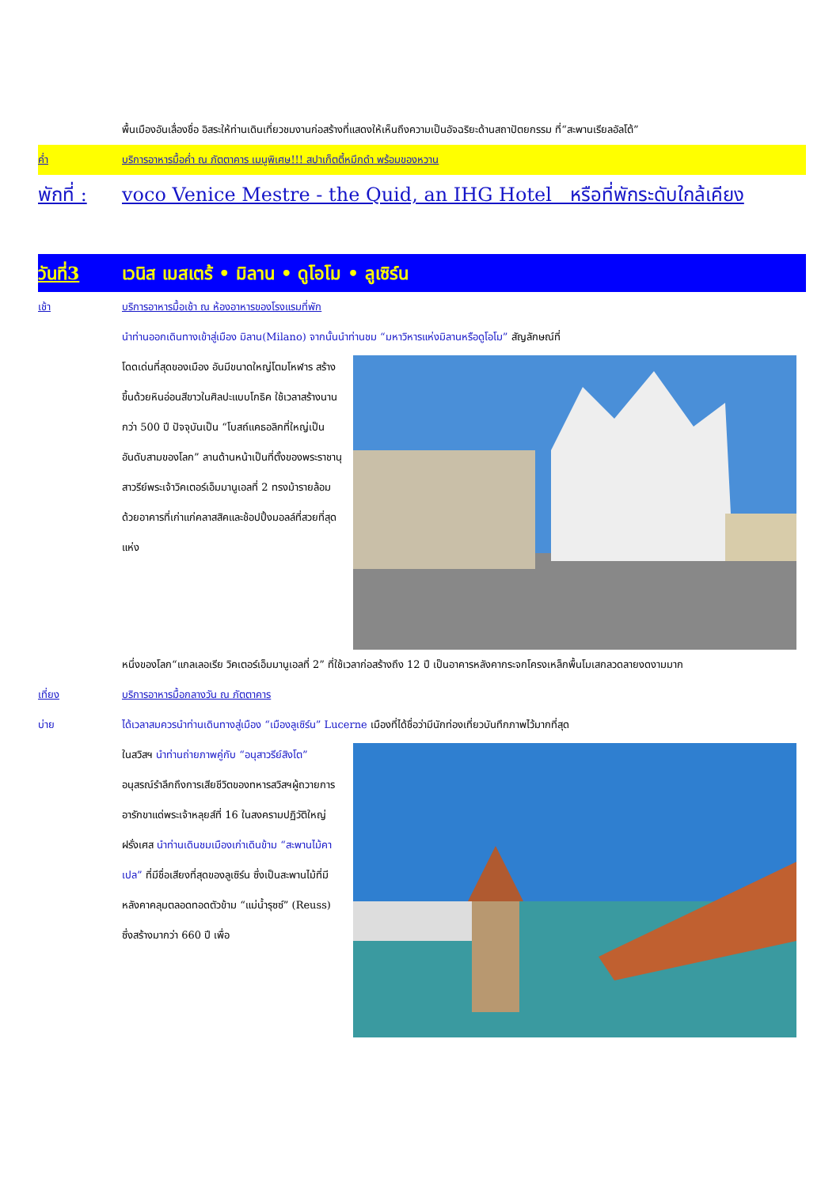พื้นเมืองอันเลื่องชื่อ อิสระให้ท่านเดินเที่ยวชมงานก่อสร้างที่แสดงให้เห็นถึงความเป็นอัจฉริยะด้านสถาปัตยกรรม ที่“สะพานเรียลอัลโต้”
ค่ำ บริการอาหารมื้อค่ำ ณ ภัตตาคาร เมนูพิเศษ!!! สปาเก็ตตี้หมึกดำ พร้อมของหวาน
พักที่ :
voco Venice Mestre - the Quid, an IHG Hotel หรือที่พักระดับใกล้เคียง
วันที่3 เวนิส เมสเตร้ • มิลาน • ดูโอโม • ลูเซิร์น
เช้า บริการอาหารมื้อเช้า ณ ห้องอาหารของโรงแรมที่พัก
นำท่านออกเดินทางเข้าสู่เมือง มิลาน(Milano) จากนั้นนำท่านชม “มหาวิหารแห่งมิลานหรือดูโอโม” สัญลักษณ์ที่
โดดเด่นที่สุดของเมือง อันมีขนาดใหญ่โตมโหฬาร สร้างขึ้นด้วยหินอ่อนสีขาวในศิลปะแบบโกธิค ใช้เวลาสร้างนานกว่า 500 ปี ปัจจุบันเป็น “โบสถ์แคธอลิกที่ใหญ่เป็นอันดับสามของโลก” ลานด้านหน้าเป็นที่ตั้งของพระราชานุสาวรีย์พระเจ้าวิคเตอร์เอ็มมานูเอลที่ 2 ทรงม้ารายล้อมด้วยอาคารที่เก่าแก่คลาสสิคและช้อปปิ้งมอลล์ที่สวยที่สุดแห่ง
หนึ่งของโลก“แกลเลอเรีย วิคเตอร์เอ็มมานูเอลที่ 2” ที่ใช้เวลาก่อสร้างถึง 12 ปี เป็นอาคารหลังคากระจกโครงเหล็กพื้นโมเสกลวดลายงดงามมาก
เที่ยง บริการอาหารมื้อกลางวัน ณ ภัตตาคาร
บ่าย ได้เวลาสมควรนำท่านเดินทางสู่เมือง “เมืองลูเซิร์น” Lucerne เมืองที่ได้ชื่อว่ามีนักท่องเที่ยวบันทึกภาพไว้มากที่สุด
ในสวิสฯ นำท่านถ่ายภาพคู่กับ “อนุสาวรีย์สิงโต” อนุสรณ์รำลึกถึงการเสียชีวิตของทหารสวิสฯผู้ถวายการอารักขาแด่พระเจ้าหลุยส์ที่ 16 ในสงครามปฏิวัติใหญ่ฝรั่งเศส นำท่านเดินชมเมืองเก่าเดินข้าม “สะพานไม้คาเปล” ที่มีชื่อเสียงที่สุดของลูเซิร์น ซึ่งเป็นสะพานไม้ที่มีหลังคาคลุมตลอดทอดตัวข้าม “แม่น้ำรุซซ์” (Reuss) ซึ่งสร้างมากว่า 660 ปี เพื่อ